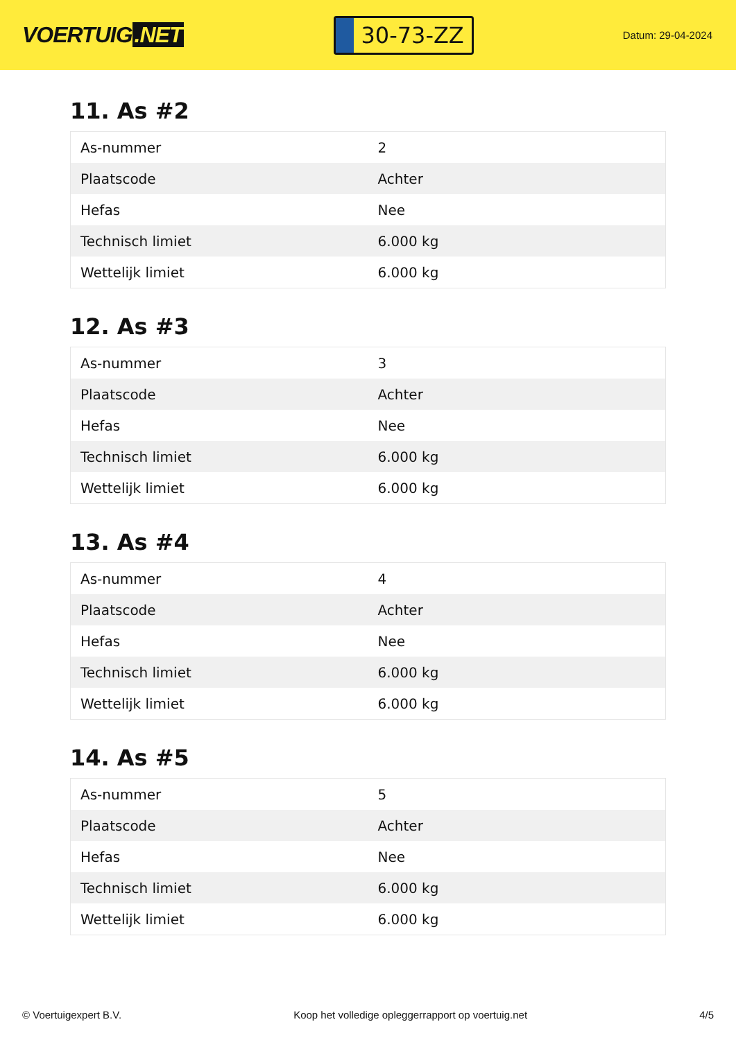VOERTUIG.NET
30-73-ZZ
Datum: 29-04-2024
11. As #2
| As-nummer | 2 |
| Plaatscode | Achter |
| Hefas | Nee |
| Technisch limiet | 6.000 kg |
| Wettelijk limiet | 6.000 kg |
12. As #3
| As-nummer | 3 |
| Plaatscode | Achter |
| Hefas | Nee |
| Technisch limiet | 6.000 kg |
| Wettelijk limiet | 6.000 kg |
13. As #4
| As-nummer | 4 |
| Plaatscode | Achter |
| Hefas | Nee |
| Technisch limiet | 6.000 kg |
| Wettelijk limiet | 6.000 kg |
14. As #5
| As-nummer | 5 |
| Plaatscode | Achter |
| Hefas | Nee |
| Technisch limiet | 6.000 kg |
| Wettelijk limiet | 6.000 kg |
© Voertuigexpert B.V. Koop het volledige opleggerrapport op voertuig.net 4/5